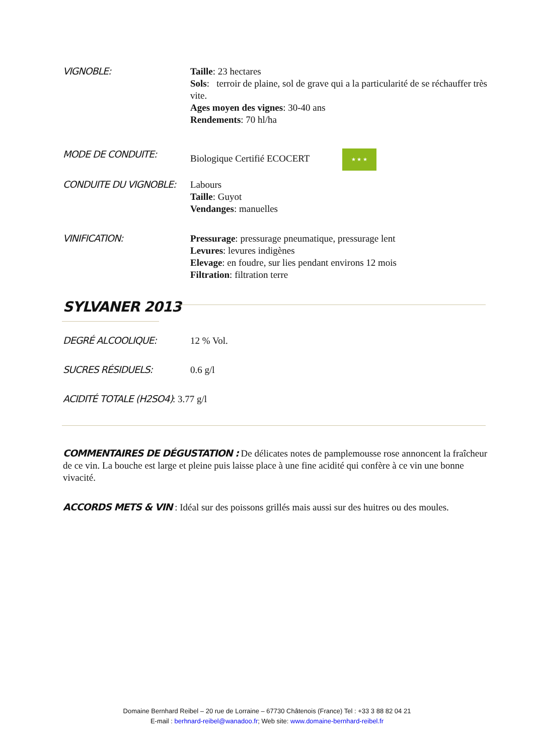VIGNOBLE:
Taille: 23 hectares
Sols: terroir de plaine, sol de grave qui a la particularité de se réchauffer très vite.
Ages moyen des vignes: 30-40 ans
Rendements: 70 hl/ha
MODE DE CONDUITE:
Biologique Certifié ECOCERT ★ ★ ★
CONDUITE DU VIGNOBLE:
Labours
Taille: Guyot
Vendanges: manuelles
VINIFICATION:
Pressurage: pressurage pneumatique, pressurage lent
Levures: levures indigènes
Elevage: en foudre, sur lies pendant environs 12 mois
Filtration: filtration terre
SYLVANER 2013
DEGRÉ ALCOOLIQUE:
12 % Vol.
SUCRES RÉSIDUELS:
0.6 g/l
ACIDITÉ TOTALE (H2SO4): 3.77 g/l
COMMENTAIRES DE DÉGUSTATION : De délicates notes de pamplemousse rose annoncent la fraîcheur de ce vin. La bouche est large et pleine puis laisse place à une fine acidité qui confère à ce vin une bonne vivacité.
ACCORDS METS & VIN : Idéal sur des poissons grillés mais aussi sur des huitres ou des moules.
Domaine Bernhard Reibel – 20 rue de Lorraine – 67730 Châtenois (France) Tel : +33 3 88 82 04 21
E-mail : berhnard-reibel@wanadoo.fr; Web site: www.domaine-bernhard-reibel.fr